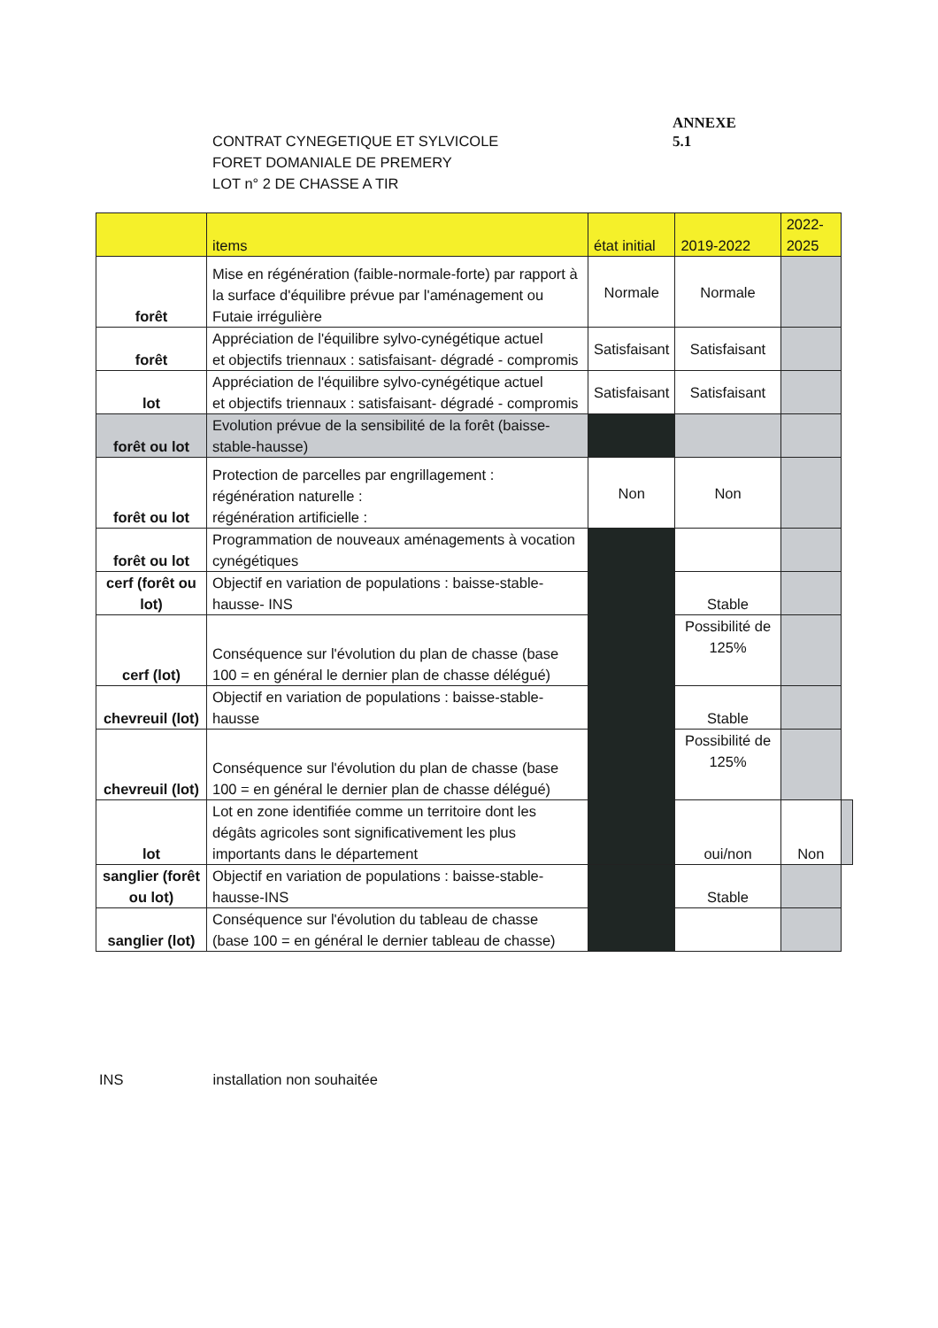CONTRAT CYNEGETIQUE ET SYLVICOLE
FORET DOMANIALE DE PREMERY
LOT n° 2 DE CHASSE A TIR
ANNEXE
5.1
| | items | état initial | 2019-2022 | 2022-2025 | |
| --- | --- | --- | --- | --- | --- |
| forêt | Mise en régénération (faible-normale-forte) par rapport à la surface d'équilibre prévue par l'aménagement ou Futaie irrégulière | Normale | Normale | | |
| forêt | Appréciation de l'équilibre sylvo-cynégétique actuel et objectifs triennaux : satisfaisant- dégradé - compromis | Satisfaisant | Satisfaisant | | |
| lot | Appréciation de l'équilibre sylvo-cynégétique actuel et objectifs triennaux : satisfaisant- dégradé - compromis | Satisfaisant | Satisfaisant | | |
| forêt ou lot | Evolution prévue de la sensibilité de la forêt (baisse-stable-hausse) | | | | |
| forêt ou lot | Protection de parcelles par engrillagement : régénération naturelle : régénération artificielle : | Non | Non | | |
| forêt ou lot | Programmation de nouveaux aménagements à vocation cynégétiques | | | | |
| cerf (forêt ou lot) | Objectif en variation de populations : baisse-stable-hausse- INS | | Stable | | |
| cerf (lot) | Conséquence sur l'évolution du plan de chasse (base 100 = en général le dernier plan de chasse délégué) | | Possibilité de 125% | | |
| chevreuil (lot) | Objectif en variation de populations : baisse-stable-hausse | | Stable | | |
| chevreuil (lot) | Conséquence sur l'évolution du plan de chasse (base 100 = en général le dernier plan de chasse délégué) | | Possibilité de 125% | | |
| lot | Lot en zone identifiée comme un territoire dont les dégâts agricoles sont significativement les plus importants dans le département | | oui/non | Non | |
| sanglier (forêt ou lot) | Objectif en variation de populations : baisse-stable-hausse-INS | | Stable | | |
| sanglier (lot) | Conséquence sur l'évolution du tableau de chasse (base 100 = en général le dernier tableau de chasse) | | | | |
INS installation non souhaitée